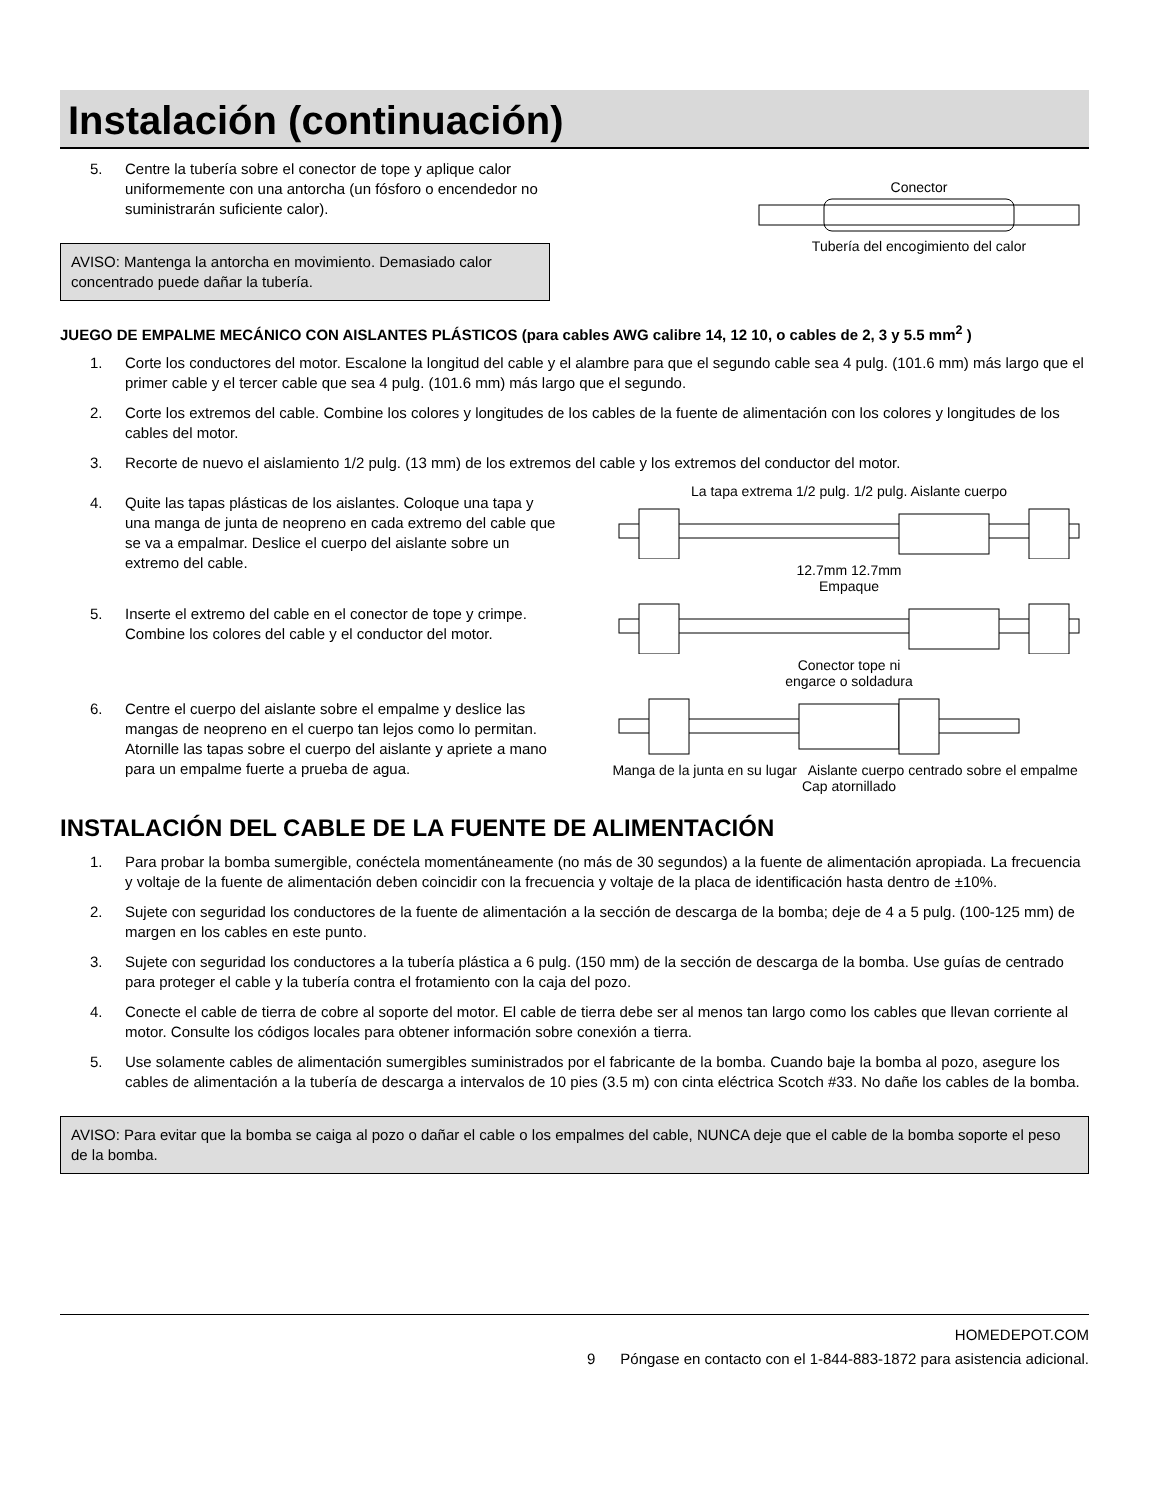Instalación (continuación)
5. Centre la tubería sobre el conector de tope y aplique calor uniformemente con una antorcha (un fósforo o encendedor no suministrarán suficiente calor).
AVISO: Mantenga la antorcha en movimiento. Demasiado calor concentrado puede dañar la tubería.
Conector Tubería del encogimiento del calor
JUEGO DE EMPALME MECÁNICO CON AISLANTES PLÁSTICOS (para cables AWG calibre 14, 12 10, o cables de 2, 3 y 5.5 mm<sup>2</sup> )
1. Corte los conductores del motor. Escalone la longitud del cable y el alambre para que el segundo cable sea 4 pulg. (101.6 mm) más largo que el primer cable y el tercer cable que sea 4 pulg. (101.6 mm) más largo que el segundo.
2. Corte los extremos del cable. Combine los colores y longitudes de los cables de la fuente de alimentación con los colores y longitudes de los cables del motor.
3. Recorte de nuevo el aislamiento 1/2 pulg. (13 mm) de los extremos del cable y los extremos del conductor del motor.
4. Quite las tapas plásticas de los aislantes. Coloque una tapa y una manga de junta de neopreno en cada extremo del cable que se va a empalmar. Deslice el cuerpo del aislante sobre un extremo del cable.
La tapa extrema 1/2 pulg. 1/2 pulg. Aislante cuerpo12.7mm 12.7mm
Empaque
5. Inserte el extremo del cable en el conector de tope y crimpe. Combine los colores del cable y el conductor del motor.
Conector tope ni
engarce o soldadura
6. Centre el cuerpo del aislante sobre el empalme y deslice las mangas de neopreno en el cuerpo tan lejos como lo permitan. Atornille las tapas sobre el cuerpo del aislante y apriete a mano para un empalme fuerte a prueba de agua.
Manga de la junta en su lugar Aislante cuerpo centrado sobre el empalme Cap atornillado
INSTALACIÓN DEL CABLE DE LA FUENTE DE ALIMENTACIÓN
1. Para probar la bomba sumergible, conéctela momentáneamente (no más de 30 segundos) a la fuente de alimentación apropiada. La frecuencia y voltaje de la fuente de alimentación deben coincidir con la frecuencia y voltaje de la placa de identificación hasta dentro de ±10%.
2. Sujete con seguridad los conductores de la fuente de alimentación a la sección de descarga de la bomba; deje de 4 a 5 pulg. (100-125 mm) de margen en los cables en este punto.
3. Sujete con seguridad los conductores a la tubería plástica a 6 pulg. (150 mm) de la sección de descarga de la bomba. Use guías de centrado para proteger el cable y la tubería contra el frotamiento con la caja del pozo.
4. Conecte el cable de tierra de cobre al soporte del motor. El cable de tierra debe ser al menos tan largo como los cables que llevan corriente al motor. Consulte los códigos locales para obtener información sobre conexión a tierra.
5. Use solamente cables de alimentación sumergibles suministrados por el fabricante de la bomba. Cuando baje la bomba al pozo, asegure los cables de alimentación a la tubería de descarga a intervalos de 10 pies (3.5 m) con cinta eléctrica Scotch #33. No dañe los cables de la bomba.
AVISO: Para evitar que la bomba se caiga al pozo o dañar el cable o los empalmes del cable, NUNCA deje que el cable de la bomba soporte el peso de la bomba.
HOMEDEPOT.COM
9 Póngase en contacto con el 1-844-883-1872 para asistencia adicional.